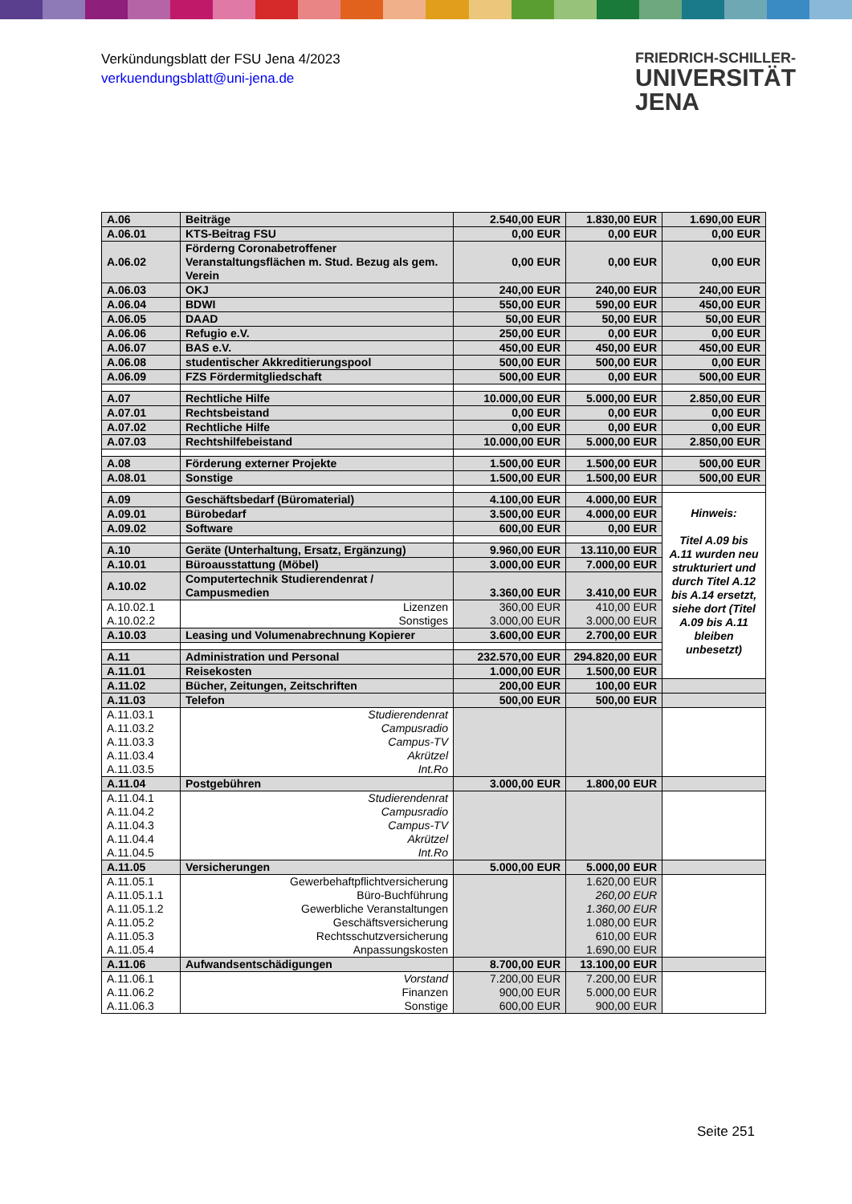Verkündungsblatt der FSU Jena 4/2023
verkuendungsblatt@uni-jena.de
FRIEDRICH-SCHILLER-
UNIVERSITÄT
JENA
| A.06 | Beiträge | 2.540,00 EUR | 1.830,00 EUR | 1.690,00 EUR |
| A.06.01 | KTS-Beitrag FSU | 0,00 EUR | 0,00 EUR | 0,00 EUR |
| A.06.02 | Förderng Coronabetroffener Veranstaltungsflächen m. Stud. Bezug als gem. Verein | 0,00 EUR | 0,00 EUR | 0,00 EUR |
| A.06.03 | OKJ | 240,00 EUR | 240,00 EUR | 240,00 EUR |
| A.06.04 | BDWI | 550,00 EUR | 590,00 EUR | 450,00 EUR |
| A.06.05 | DAAD | 50,00 EUR | 50,00 EUR | 50,00 EUR |
| A.06.06 | Refugio e.V. | 250,00 EUR | 0,00 EUR | 0,00 EUR |
| A.06.07 | BAS e.V. | 450,00 EUR | 450,00 EUR | 450,00 EUR |
| A.06.08 | studentischer Akkreditierungspool | 500,00 EUR | 500,00 EUR | 0,00 EUR |
| A.06.09 | FZS Fördermitgliedschaft | 500,00 EUR | 0,00 EUR | 500,00 EUR |
| A.07 | Rechtliche Hilfe | 10.000,00 EUR | 5.000,00 EUR | 2.850,00 EUR |
| A.07.01 | Rechtsbeistand | 0,00 EUR | 0,00 EUR | 0,00 EUR |
| A.07.02 | Rechtliche Hilfe | 0,00 EUR | 0,00 EUR | 0,00 EUR |
| A.07.03 | Rechtshilfebeistand | 10.000,00 EUR | 5.000,00 EUR | 2.850,00 EUR |
| A.08 | Förderung externer Projekte | 1.500,00 EUR | 1.500,00 EUR | 500,00 EUR |
| A.08.01 | Sonstige | 1.500,00 EUR | 1.500,00 EUR | 500,00 EUR |
| A.09 | Geschäftsbedarf (Büromaterial) | 4.100,00 EUR | 4.000,00 EUR | Hinweis: Titel A.09 bis A.11 wurden neu strukturiert und durch Titel A.12 bis A.14 ersetzt, siehe dort (Titel A.09 bis A.11 bleiben unbesetzt) |
| A.09.01 | Bürobedarf | 3.500,00 EUR | 4.000,00 EUR | |
| A.09.02 | Software | 600,00 EUR | 0,00 EUR | |
| A.10 | Geräte (Unterhaltung, Ersatz, Ergänzung) | 9.960,00 EUR | 13.110,00 EUR | |
| A.10.01 | Büroausstattung (Möbel) | 3.000,00 EUR | 7.000,00 EUR | |
| A.10.02 | Computertechnik Studierendenrat / Campusmedien | 3.360,00 EUR | 3.410,00 EUR | |
| A.10.02.1 A.10.02.2 | Lizenzen Sonstiges | 360,00 EUR 3.000,00 EUR | 410,00 EUR 3.000,00 EUR | |
| A.10.03 | Leasing und Volumenabrechnung Kopierer | 3.600,00 EUR | 2.700,00 EUR | |
| A.11 | Administration und Personal | 232.570,00 EUR | 294.820,00 EUR | |
| A.11.01 | Reisekosten | 1.000,00 EUR | 1.500,00 EUR | |
| A.11.02 | Bücher, Zeitungen, Zeitschriften | 200,00 EUR | 100,00 EUR | |
| A.11.03 | Telefon | 500,00 EUR | 500,00 EUR | |
| A.11.03.1 A.11.03.2 A.11.03.3 A.11.03.4 A.11.03.5 | Studierendenrat Campusradio Campus-TV Akrützel Int.Ro | | | |
| A.11.04 | Postgebühren | 3.000,00 EUR | 1.800,00 EUR | |
| A.11.04.1 A.11.04.2 A.11.04.3 A.11.04.4 A.11.04.5 | Studierendenrat Campusradio Campus-TV Akrützel Int.Ro | | | |
| A.11.05 | Versicherungen | 5.000,00 EUR | 5.000,00 EUR | |
| A.11.05.1 A.11.05.1.1 A.11.05.1.2 A.11.05.2 A.11.05.3 A.11.05.4 | Gewerbehaftpflichtversicherung Büro-Buchführung Gewerbliche Veranstaltungen Geschäftsversicherung Rechtsschutzversicherung Anpassungskosten | | 1.620,00 EUR 260,00 EUR 1.360,00 EUR 1.080,00 EUR 610,00 EUR 1.690,00 EUR | |
| A.11.06 | Aufwandsentschädigungen | 8.700,00 EUR | 13.100,00 EUR | |
| A.11.06.1 A.11.06.2 A.11.06.3 | Vorstand Finanzen Sonstige | 7.200,00 EUR 900,00 EUR 600,00 EUR | 7.200,00 EUR 5.000,00 EUR 900,00 EUR | |
Seite 251